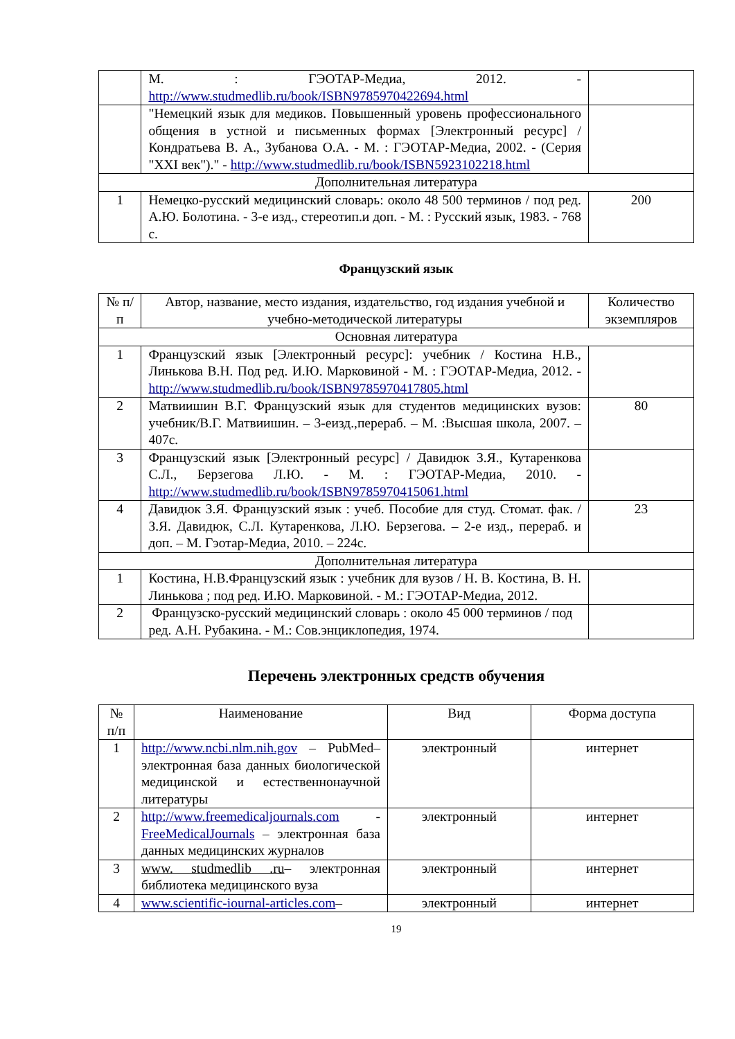| | М. : ГЭОТАР-Медиа, 2012. - http://www.studmedlib.ru/book/ISBN9785970422694.html | |
| | "Немецкий язык для медиков. Повышенный уровень профессионального общения в устной и письменных формах [Электронный ресурс] / Кондратьева В. А., Зубанова О.А. - М. : ГЭОТАР-Медиа, 2002. - (Серия "XXI век")." - http://www.studmedlib.ru/book/ISBN5923102218.html | |
| Дополнительная литература | | |
| 1 | Немецко-русский медицинский словарь: около 48 500 терминов / под ред. А.Ю. Болотина. - 3-е изд., стереотип.и доп. - М. : Русский язык, 1983. - 768 с. | 200 |
Французский язык
| № п/п | Автор, название, место издания, издательство, год издания учебной и учебно-методической литературы | Количество экземпляров |
| --- | --- | --- |
| Основная литература | | |
| 1 | Французский язык [Электронный ресурс]: учебник / Костина Н.В., Линькова В.Н. Под ред. И.Ю. Марковиной - М. : ГЭОТАР-Медиа, 2012. - http://www.studmedlib.ru/book/ISBN9785970417805.html | |
| 2 | Матвиишин В.Г. Французский язык для студентов медицинских вузов: учебник/В.Г. Матвиишин. – 3-еизд.,перераб. – М. :Высшая школа, 2007. – 407с. | 80 |
| 3 | Французский язык [Электронный ресурс] / Давидюк З.Я., Кутаренкова С.Л., Берзегова Л.Ю. - М. : ГЭОТАР-Медиа, 2010. - http://www.studmedlib.ru/book/ISBN9785970415061.html | |
| 4 | Давидюк З.Я. Французский язык : учеб. Пособие для студ. Стомат. фак. / З.Я. Давидюк, С.Л. Кутаренкова, Л.Ю. Берзегова. – 2-е изд., перераб. и доп. – М. Гэотар-Медиа, 2010. – 224с. | 23 |
| Дополнительная литература | | |
| 1 | Костина, Н.В.Французский язык : учебник для вузов / Н. В. Костина, В. Н. Линькова ; под ред. И.Ю. Марковиной. - М.: ГЭОТАР-Медиа, 2012. | |
| 2 | Французско-русский медицинский словарь : около 45 000 терминов / под ред. А.Н. Рубакина. - М.: Сов.энциклопедия, 1974. | |
Перечень электронных средств обучения
| № п/п | Наименование | Вид | Форма доступа |
| --- | --- | --- | --- |
| 1 | http://www.ncbi.nlm.nih.gov – PubMed– электронная база данных биологической медицинской и естественнонаучной литературы | электронный | интернет |
| 2 | http://www.freemedicaljournals.com - FreeMedicalJournals – электронная база данных медицинских журналов | электронный | интернет |
| 3 | www. studmedlib .ru – электронная библиотека медицинского вуза | электронный | интернет |
| 4 | www.scientific-iournal-articles.com – | электронный | интернет |
19